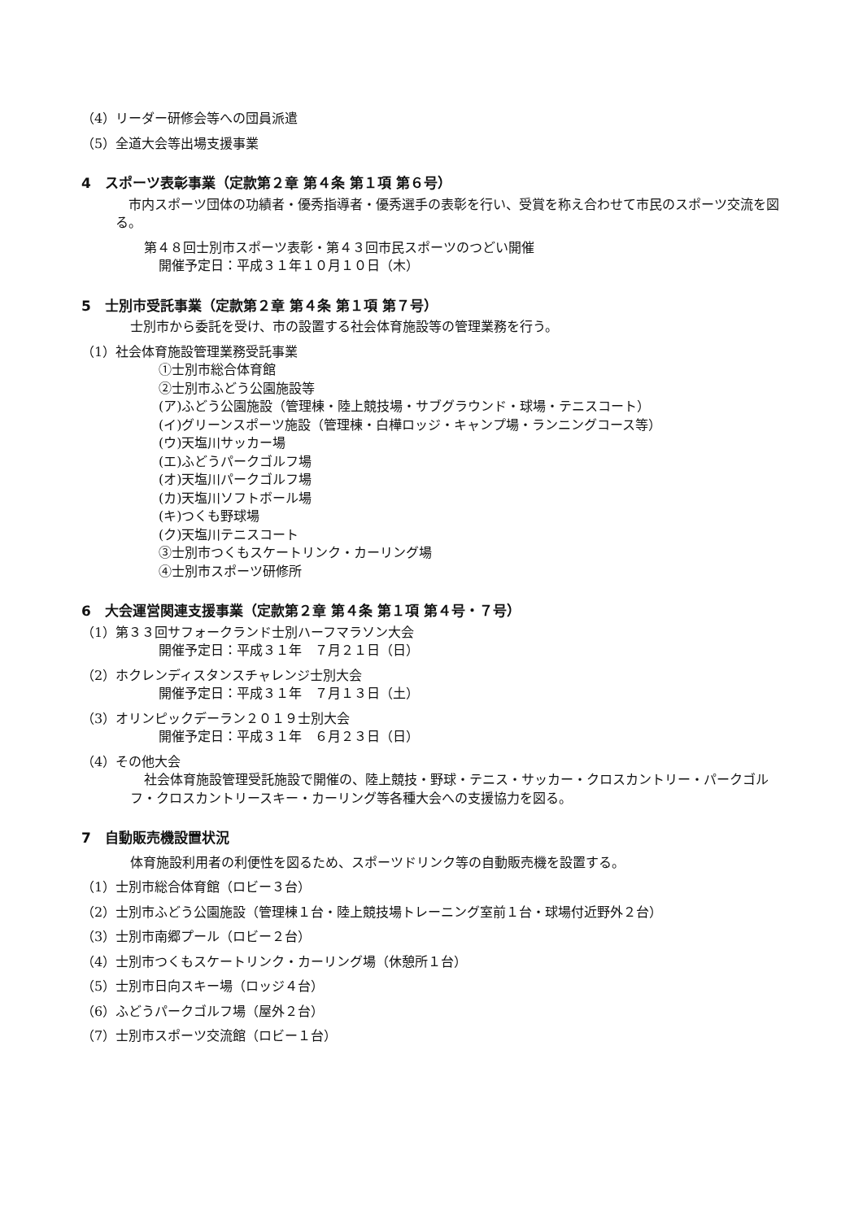（4）リーダー研修会等への団員派遣
（5）全道大会等出場支援事業
4　スポーツ表彰事業（定款第２章 第４条 第１項 第６号）
市内スポーツ団体の功績者・優秀指導者・優秀選手の表彰を行い、受賞を称え合わせて市民のスポーツ交流を図る。
第４８回士別市スポーツ表彰・第４３回市民スポーツのつどい開催
開催予定日：平成３１年１０月１０日（木）
5　士別市受託事業（定款第２章 第４条 第１項 第７号）
士別市から委託を受け、市の設置する社会体育施設等の管理業務を行う。
（1）社会体育施設管理業務受託事業
①士別市総合体育館
②士別市ふどう公園施設等
(ア)ふどう公園施設（管理棟・陸上競技場・サブグラウンド・球場・テニスコート）
(イ)グリーンスポーツ施設（管理棟・白樺ロッジ・キャンプ場・ランニングコース等）
(ウ)天塩川サッカー場
(エ)ふどうパークゴルフ場
(オ)天塩川パークゴルフ場
(カ)天塩川ソフトボール場
(キ)つくも野球場
(ク)天塩川テニスコート
③士別市つくもスケートリンク・カーリング場
④士別市スポーツ研修所
6　大会運営関連支援事業（定款第２章 第４条 第１項 第４号・７号）
（1）第３３回サフォークランド士別ハーフマラソン大会
開催予定日：平成３１年　７月２１日（日）
（2）ホクレンディスタンスチャレンジ士別大会
開催予定日：平成３１年　７月１３日（土）
（3）オリンピックデーラン２０１９士別大会
開催予定日：平成３１年　６月２３日（日）
（4）その他大会
社会体育施設管理受託施設で開催の、陸上競技・野球・テニス・サッカー・クロスカントリー・パークゴルフ・クロスカントリースキー・カーリング等各種大会への支援協力を図る。
7　自動販売機設置状況
体育施設利用者の利便性を図るため、スポーツドリンク等の自動販売機を設置する。
（1）士別市総合体育館（ロビー３台）
（2）士別市ふどう公園施設（管理棟１台・陸上競技場トレーニング室前１台・球場付近野外２台）
（3）士別市南郷プール（ロビー２台）
（4）士別市つくもスケートリンク・カーリング場（休憩所１台）
（5）士別市日向スキー場（ロッジ４台）
（6）ふどうパークゴルフ場（屋外２台）
（7）士別市スポーツ交流館（ロビー１台）